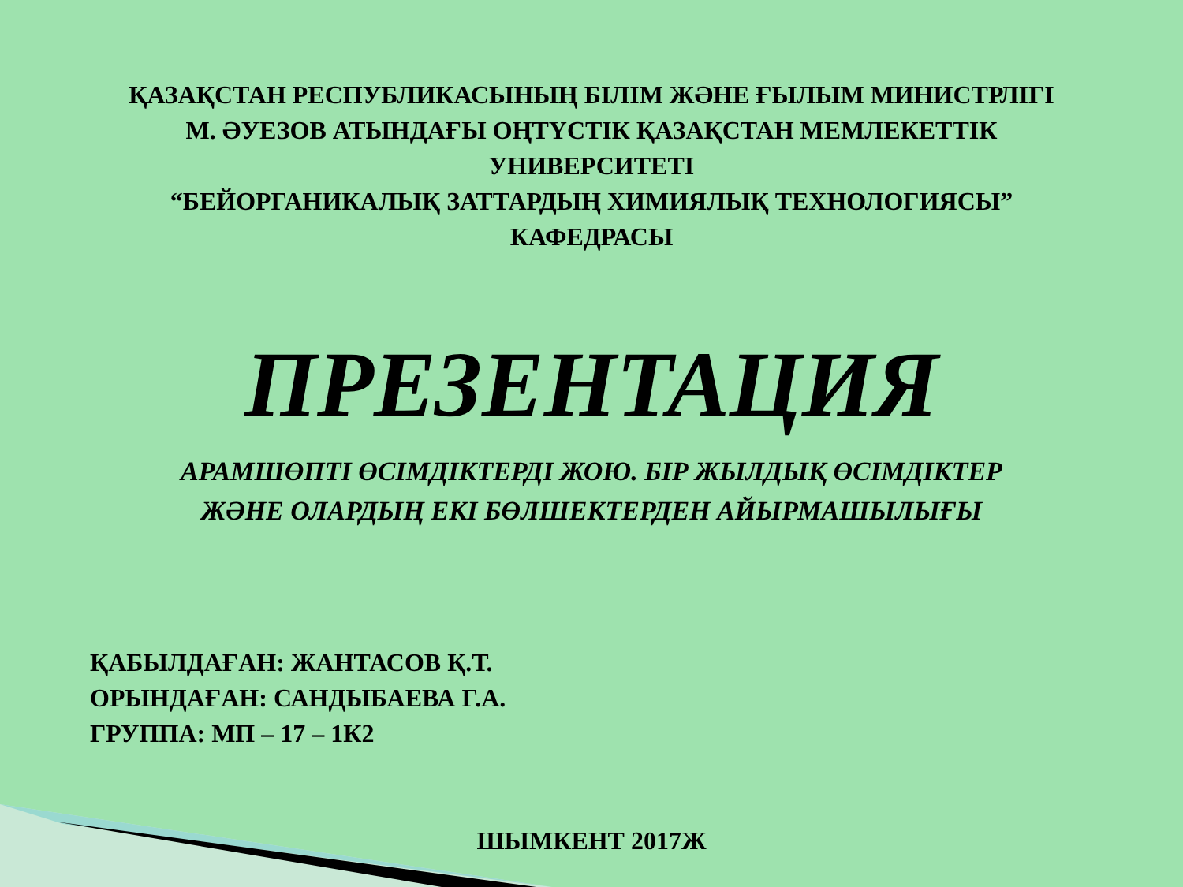ҚАЗАҚСТАН РЕСПУБЛИКАСЫНЫҢ БІЛІМ ЖӘНЕ ҒЫЛЫМ МИНИСТРЛІГІ
М. ӘУЕЗОВ АТЫНДАҒЫ ОҢТҮСТІК ҚАЗАҚСТАН МЕМЛЕКЕТТІК
УНИВЕРСИТЕТІ
“БЕЙОРГАНИКАЛЫҚ ЗАТТАРДЫҢ ХИМИЯЛЫҚ ТЕХНОЛОГИЯСЫ”
КАФЕДРАСЫ
ПРЕЗЕНТАЦИЯ
АРАМШӨПТІ ӨСІМДІКТЕРДІ ЖОЮ. БІР ЖЫЛДЫҚ ӨСІМДІКТЕР
ЖӘНЕ ОЛАРДЫҢ ЕКІ БӨЛШЕКТЕРДЕН АЙЫРМАШЫЛЫҒЫ
ҚАБЫЛДАҒАН: ЖАНТАСОВ Қ.Т.
ОРЫНДАҒАН: САНДЫБАЕВА Г.А.
ГРУППА: МП – 17 – 1К2
ШЫМКЕНТ 2017Ж